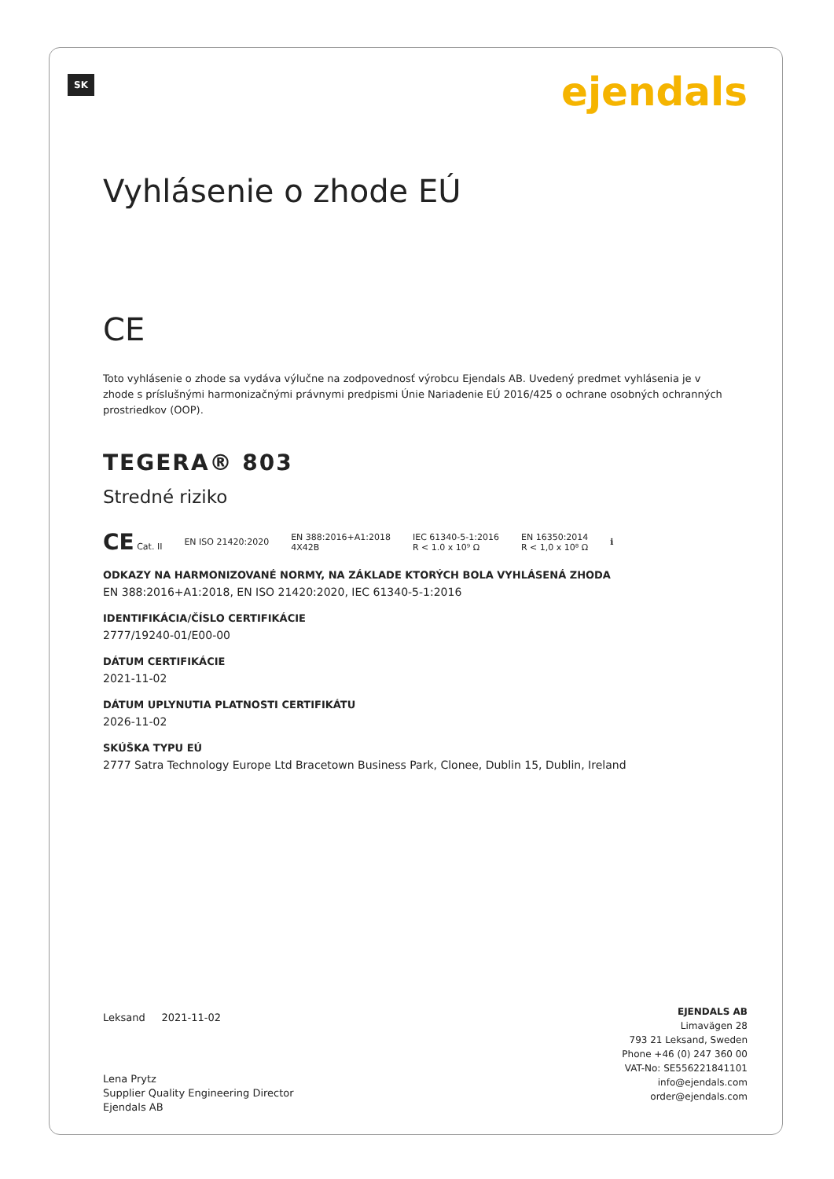SK ejendals
Vyhlásenie o zhode EÚ
CE
Toto vyhlásenie o zhode sa vydáva výlučne na zodpovednosť výrobcu Ejendals AB. Uvedený predmet vyhlásenia je v zhode s príslušnými harmonizačnými právnymi predpismi Únie Nariadenie EÚ 2016/425 o ochrane osobných ochranných prostriedkov (OOP).
TEGERA® 803
Stredné riziko
CE Cat. II EN ISO 21420:2020 EN 388:2016+A1:2018
4X42B IEC 61340-5-1:2016
R < 1.0 x 10⁹ Ω EN 16350:2014
R < 1,0 x 10⁸ Ω ℹ
ODKAZY NA HARMONIZOVANÉ NORMY, NA ZÁKLADE KTORÝCH BOLA VYHLÁSENÁ ZHODA
EN 388:2016+A1:2018, EN ISO 21420:2020, IEC 61340-5-1:2016
IDENTIFIKÁCIA/ČÍSLO CERTIFIKÁCIE
2777/19240-01/E00-00
DÁTUM CERTIFIKÁCIE
2021-11-02
DÁTUM UPLYNUTIA PLATNOSTI CERTIFIKÁTU
2026-11-02
SKÚŠKA TYPU EÚ
2777 Satra Technology Europe Ltd Bracetown Business Park, Clonee, Dublin 15, Dublin, Ireland
Leksand 2021-11-02
Lena Prytz
Supplier Quality Engineering Director
Ejendals AB
EJENDALS AB
Limavägen 28
793 21 Leksand, Sweden
Phone +46 (0) 247 360 00
VAT-No: SE556221841101
info@ejendals.com
order@ejendals.com